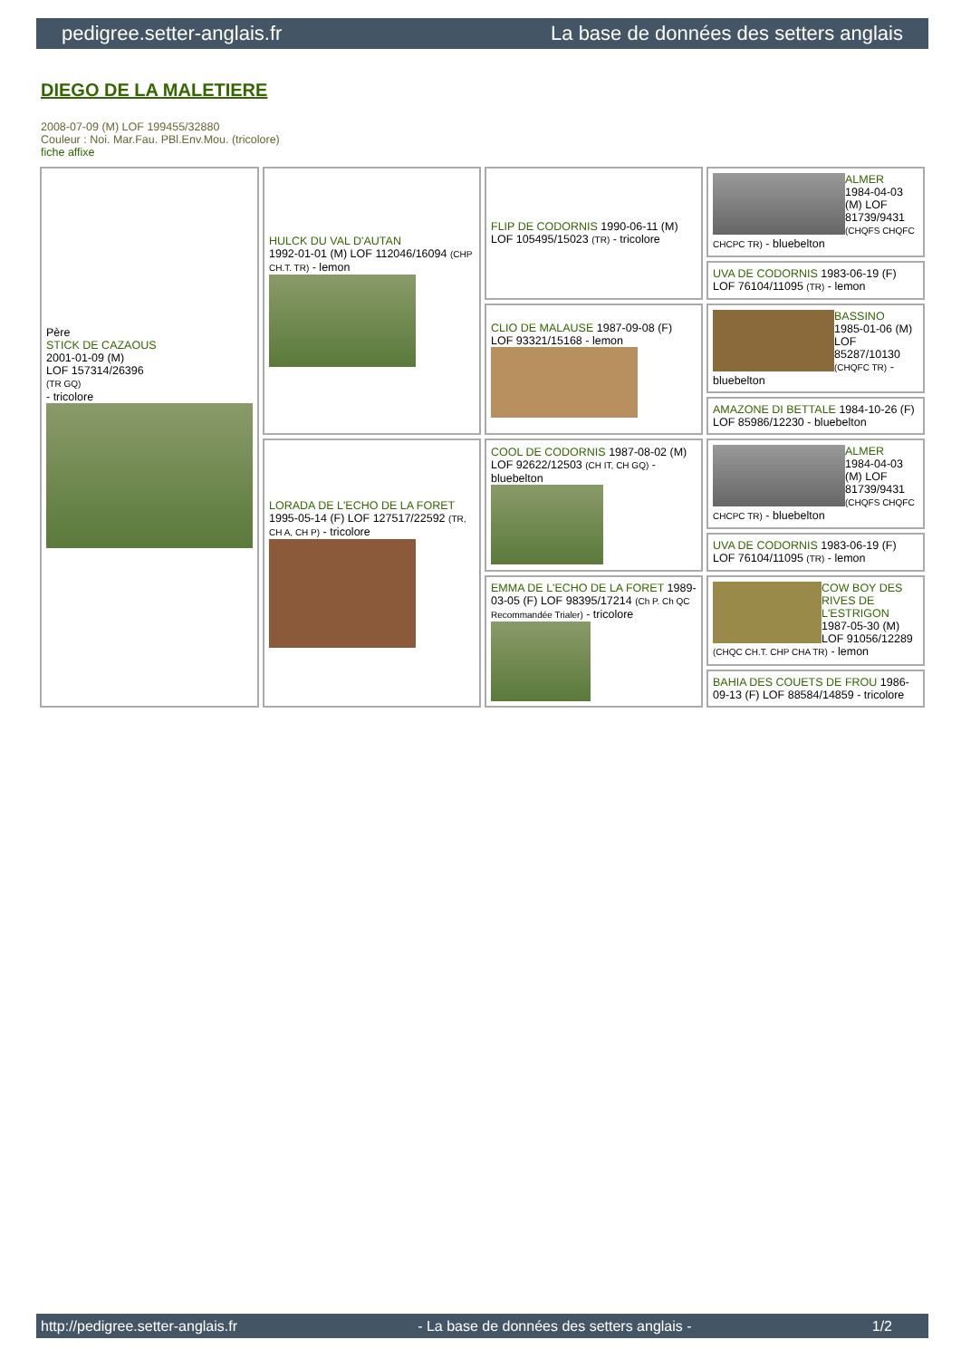pedigree.setter-anglais.fr La base de données des setters anglais
DIEGO DE LA MALETIERE
2008-07-09 (M) LOF 199455/32880
Couleur : Noi. Mar.Fau. PBl.Env.Mou. (tricolore)
fiche affixe
| Père STICK DE CAZAOUS 2001-01-09 (M) LOF 157314/26396 (TR GQ) - tricolore | HULCK DU VAL D'AUTAN 1992-01-01 (M) LOF 112046/16094 (CHP CH.T. TR) - lemon | FLIP DE CODORNIS 1990-06-11 (M) LOF 105495/15023 (TR) - tricolore | ALMER 1984-04-03 (M) LOF 81739/9431 (CHQFS CHQFC CHCPC TR) - bluebelton |
| | | | UVA DE CODORNIS 1983-06-19 (F) LOF 76104/11095 (TR) - lemon |
| | | CLIO DE MALAUSE 1987-09-08 (F) LOF 93321/15168 - lemon | BASSINO 1985-01-06 (M) LOF 85287/10130 (CHQFC TR) - bluebelton |
| | | | AMAZONE DI BETTALE 1984-10-26 (F) LOF 85986/12230 - bluebelton |
| | LORADA DE L'ECHO DE LA FORET 1995-05-14 (F) LOF 127517/22592 (TR, CH A, CH P) - tricolore | COOL DE CODORNIS 1987-08-02 (M) LOF 92622/12503 (CH IT, CH GQ) - bluebelton | ALMER 1984-04-03 (M) LOF 81739/9431 (CHQFS CHQFC CHCPC TR) - bluebelton |
| | | | UVA DE CODORNIS 1983-06-19 (F) LOF 76104/11095 (TR) - lemon |
| | | EMMA DE L'ECHO DE LA FORET 1989-03-05 (F) LOF 98395/17214 (Ch P. Ch QC Recommandée Trialer) - tricolore | COW BOY DES RIVES DE L'ESTRIGON 1987-05-30 (M) LOF 91056/12289 (CHQC CH.T. CHP CHA TR) - lemon |
| | | | BAHIA DES COUETS DE FROU 1986-09-13 (F) LOF 88584/14859 - tricolore |
http://pedigree.setter-anglais.fr - La base de données des setters anglais - 1/2